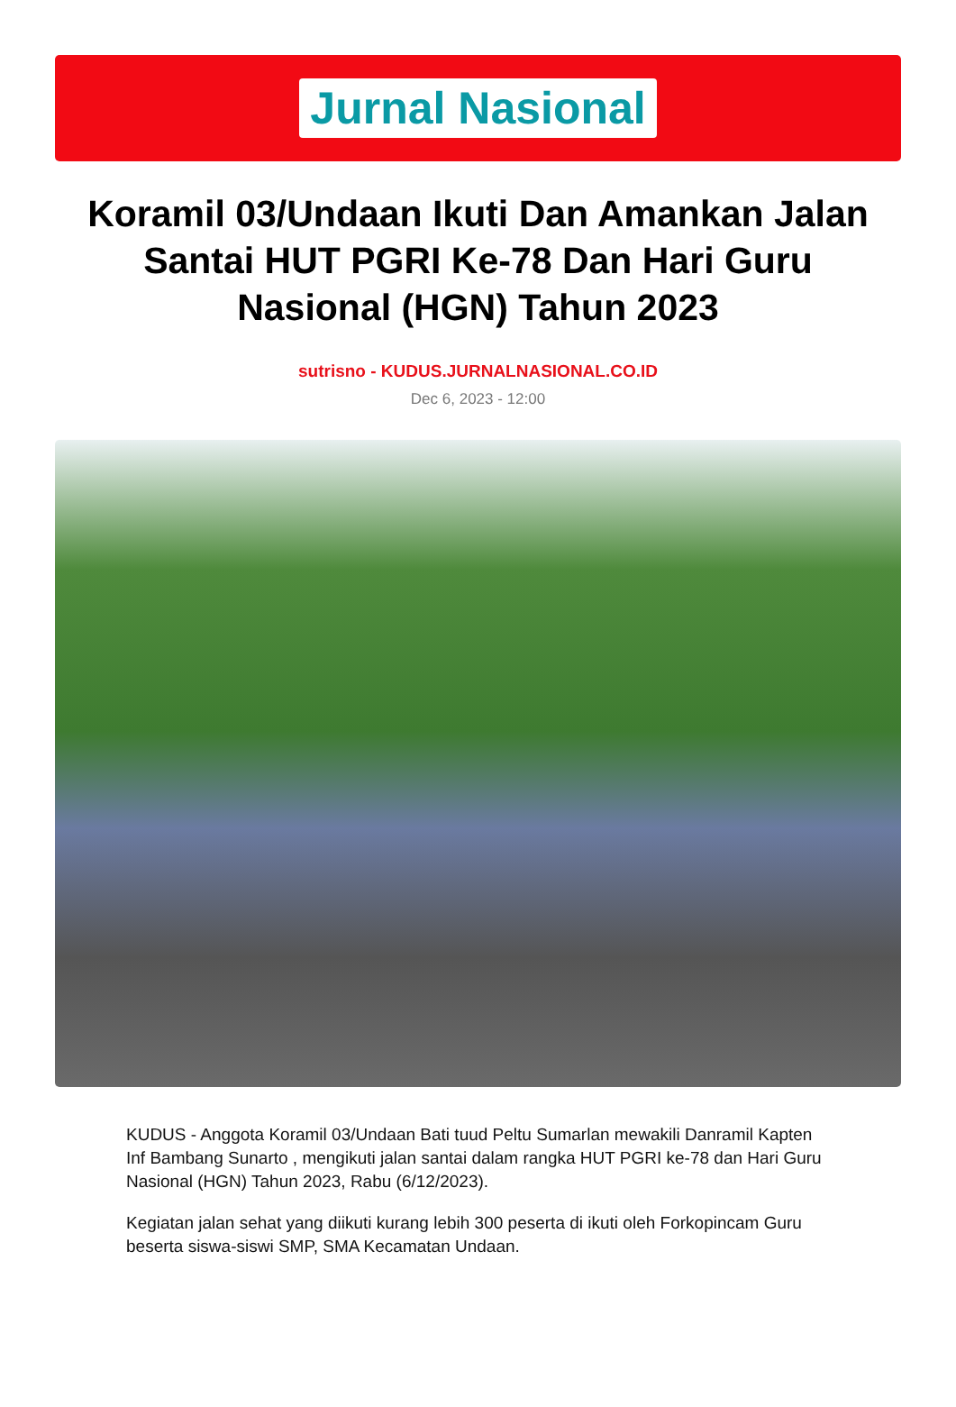Jurnal Nasional
Koramil 03/Undaan Ikuti Dan Amankan Jalan Santai HUT PGRI Ke-78 Dan Hari Guru Nasional (HGN) Tahun 2023
sutrisno - KUDUS.JURNALNASIONAL.CO.ID
Dec 6, 2023 - 12:00
KUDUS - Anggota Koramil 03/Undaan Bati tuud Peltu Sumarlan mewakili Danramil Kapten Inf Bambang Sunarto , mengikuti jalan santai dalam rangka HUT PGRI ke-78 dan Hari Guru Nasional (HGN) Tahun 2023, Rabu (6/12/2023).
Kegiatan jalan sehat yang diikuti kurang lebih 300 peserta di ikuti oleh Forkopincam Guru beserta siswa-siswi SMP, SMA Kecamatan Undaan.